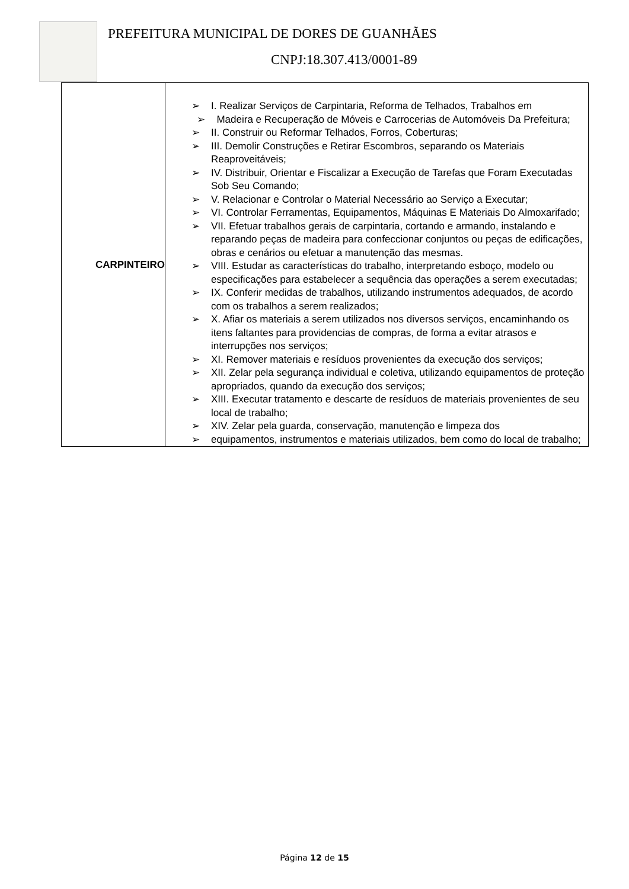PREFEITURA MUNICIPAL DE DORES DE GUANHÃES
CNPJ:18.307.413/0001-89
| CARPINTEIRO | ➢ I. Realizar Serviços de Carpintaria, Reforma de Telhados, Trabalhos em ➢ Madeira e Recuperação de Móveis e Carrocerias de Automóveis Da Prefeitura; ➢ II. Construir ou Reformar Telhados, Forros, Coberturas; ➢ III. Demolir Construções e Retirar Escombros, separando os Materiais Reaproveitáveis; ➢ IV. Distribuir, Orientar e Fiscalizar a Execução de Tarefas que Foram Executadas Sob Seu Comando; ➢ V. Relacionar e Controlar o Material Necessário ao Serviço a Executar; ➢ VI. Controlar Ferramentas, Equipamentos, Máquinas E Materiais Do Almoxarifado; ➢ VII. Efetuar trabalhos gerais de carpintaria, cortando e armando, instalando e reparando peças de madeira para confeccionar conjuntos ou peças de edificações, obras e cenários ou efetuar a manutenção das mesmas. ➢ VIII. Estudar as características do trabalho, interpretando esboço, modelo ou especificações para estabelecer a sequência das operações a serem executadas; ➢ IX. Conferir medidas de trabalhos, utilizando instrumentos adequados, de acordo com os trabalhos a serem realizados; ➢ X. Afiar os materiais a serem utilizados nos diversos serviços, encaminhando os itens faltantes para providencias de compras, de forma a evitar atrasos e interrupções nos serviços; ➢ XI. Remover materiais e resíduos provenientes da execução dos serviços; ➢ XII. Zelar pela segurança individual e coletiva, utilizando equipamentos de proteção apropriados, quando da execução dos serviços; ➢ XIII. Executar tratamento e descarte de resíduos de materiais provenientes de seu local de trabalho; ➢ XIV. Zelar pela guarda, conservação, manutenção e limpeza dos ➢ equipamentos, instrumentos e materiais utilizados, bem como do local de trabalho; |
Página 12 de 15